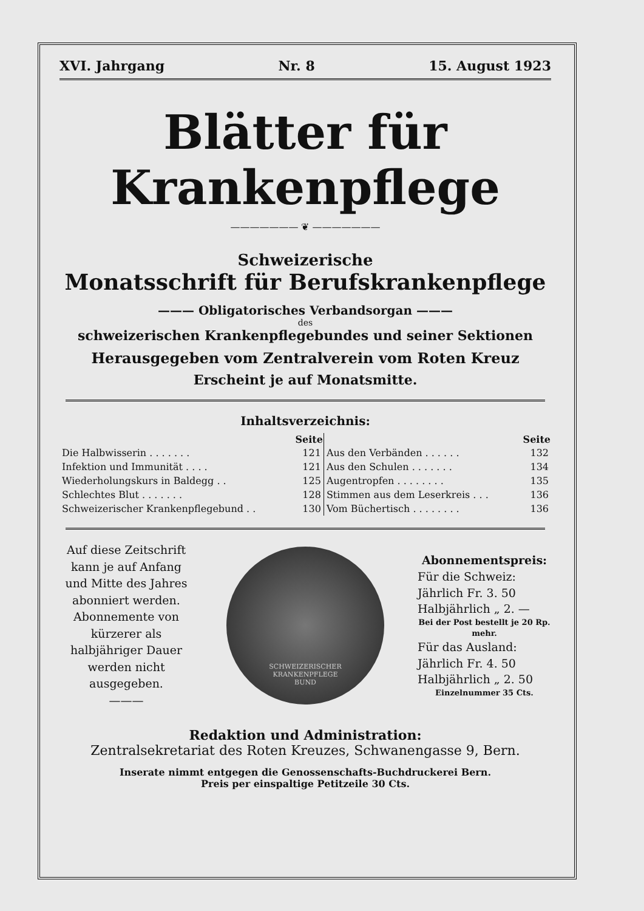XVI. Jahrgang Nr. 8 15. August 1923
Blätter für Krankenpflege
——————— ❦ ———————
Schweizerische
Monatsschrift für Berufskrankenpflege
——— Obligatorisches Verbandsorgan ———
des
schweizerischen Krankenpflegebundes und seiner Sektionen
Herausgegeben vom Zentralverein vom Roten Kreuz
Erscheint je auf Monatsmitte.
Inhaltsverzeichnis:
| | Seite | | Seite |
| Die Halbwisserin . . . . . . . | 121 | Aus den Verbänden . . . . . . | 132 |
| Infektion und Immunität . . . . | 121 | Aus den Schulen . . . . . . . | 134 |
| Wiederholungskurs in Baldegg . . | 125 | Augentropfen . . . . . . . . | 135 |
| Schlechtes Blut . . . . . . . | 128 | Stimmen aus dem Leserkreis . . . | 136 |
| Schweizerischer Krankenpflegebund . . | 130 | Vom Büchertisch . . . . . . . . | 136 |
Auf diese Zeitschrift kann je auf Anfang und Mitte des Jahres abonniert werden. Abonnemente von kürzerer als halbjähriger Dauer werden nicht ausgegeben.
———
SCHWEIZERISCHER
KRANKENPFLEGE
BUND
Abonnementspreis:
Für die Schweiz:
Jährlich Fr. 3. 50
Halbjährlich „ 2. —
Bei der Post bestellt je 20 Rp. mehr.
Für das Ausland:
Jährlich Fr. 4. 50
Halbjährlich „ 2. 50
Einzelnummer 35 Cts.
Redaktion und Administration:
Zentralsekretariat des Roten Kreuzes, Schwanengasse 9, Bern.
Inserate nimmt entgegen die Genossenschafts-Buchdruckerei Bern.
Preis per einspaltige Petitzeile 30 Cts.